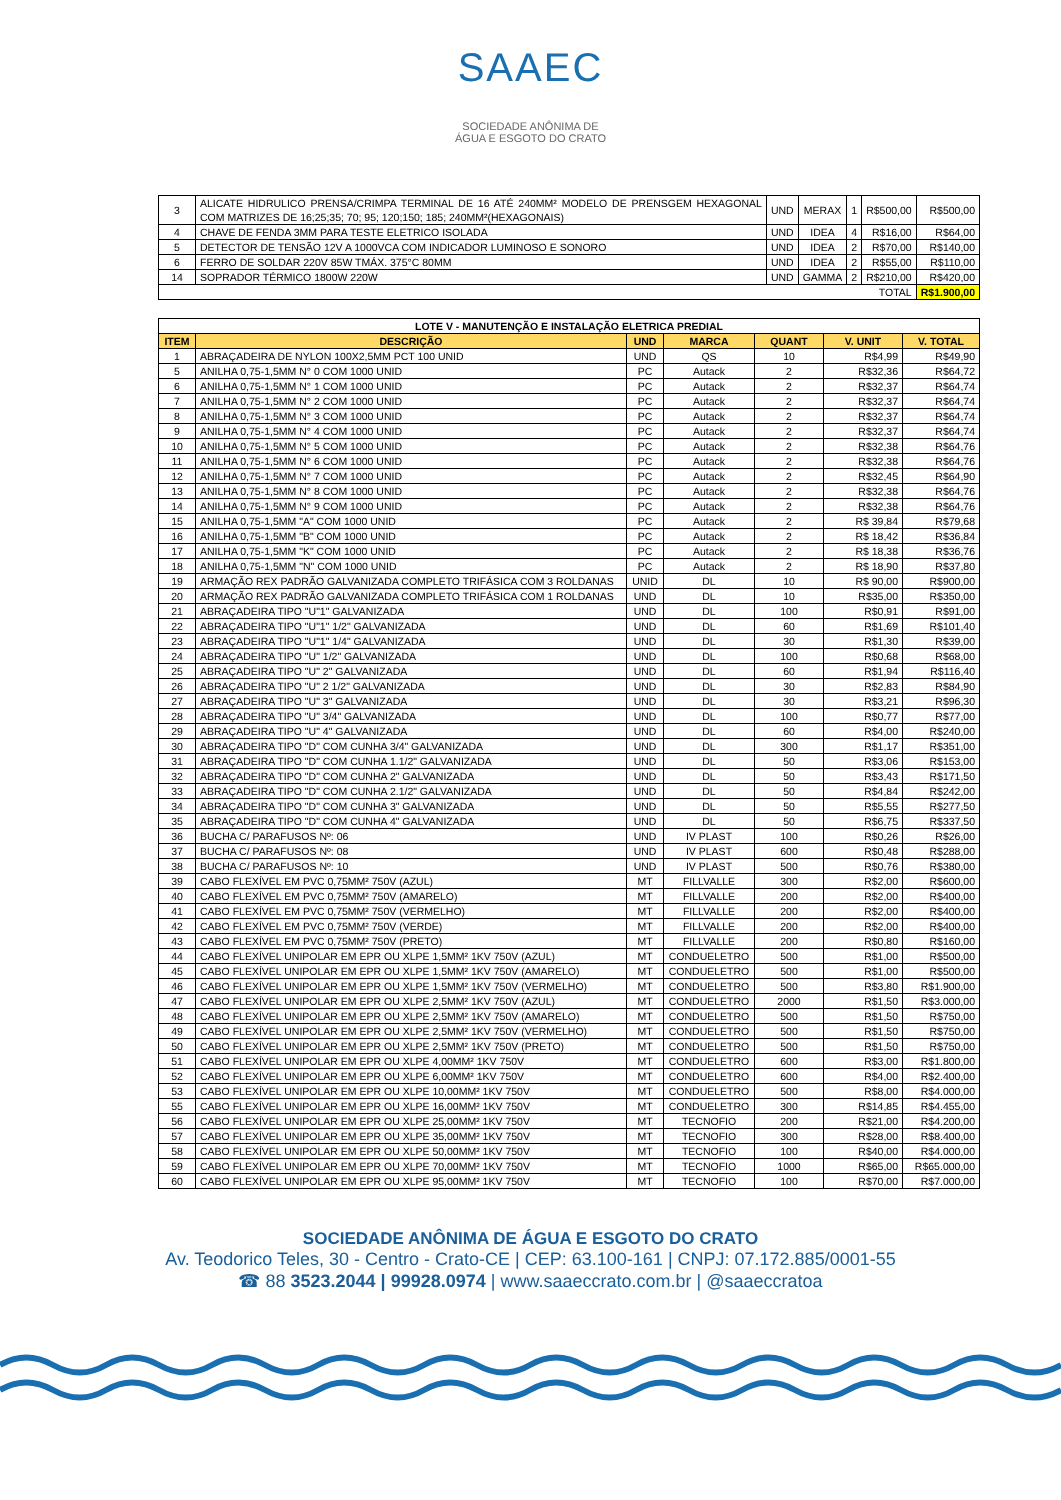SAAEC
SOCIEDADE ANÔNIMA DE
ÁGUA E ESGOTO DO CRATO
| 3 | ALICATE HIDRULICO PRENSA/CRIMPA TERMINAL DE 16 ATÉ 240MM² MODELO DE PRENSGEM HEXAGONAL COM MATRIZES DE 16;25;35; 70; 95; 120;150; 185; 240MM²(HEXAGONAIS) | UND | MERAX | 1 | R$500,00 | R$500,00 |
| 4 | CHAVE DE FENDA 3MM PARA TESTE ELETRICO ISOLADA | UND | IDEA | 4 | R$16,00 | R$64,00 |
| 5 | DETECTOR DE TENSÃO 12V A 1000VCA COM INDICADOR LUMINOSO E SONORO | UND | IDEA | 2 | R$70,00 | R$140,00 |
| 6 | FERRO DE SOLDAR 220V 85W TMÁX. 375°C 80MM | UND | IDEA | 2 | R$55,00 | R$110,00 |
| 14 | SOPRADOR TÉRMICO 1800W 220W | UND | GAMMA | 2 | R$210,00 | R$420,00 |
| TOTAL | | | | | | R$1.900,00 |
| LOTE V - MANUTENÇÃO E INSTALAÇÃO ELETRICA PREDIAL | | | | | | |
| ITEM | DESCRIÇÃO | UND | MARCA | QUANT | V. UNIT | V. TOTAL |
| 1 | ABRAÇADEIRA DE NYLON 100X2,5MM PCT 100 UNID | UND | QS | 10 | R$4,99 | R$49,90 |
| 5 | ANILHA 0,75-1,5MM N° 0 COM 1000 UNID | PC | Autack | 2 | R$32,36 | R$64,72 |
| 6 | ANILHA 0,75-1,5MM N° 1 COM 1000 UNID | PC | Autack | 2 | R$32,37 | R$64,74 |
| 7 | ANILHA 0,75-1,5MM N° 2 COM 1000 UNID | PC | Autack | 2 | R$32,37 | R$64,74 |
| 8 | ANILHA 0,75-1,5MM N° 3 COM 1000 UNID | PC | Autack | 2 | R$32,37 | R$64,74 |
| 9 | ANILHA 0,75-1,5MM N° 4 COM 1000 UNID | PC | Autack | 2 | R$32,37 | R$64,74 |
| 10 | ANILHA 0,75-1,5MM N° 5 COM 1000 UNID | PC | Autack | 2 | R$32,38 | R$64,76 |
| 11 | ANILHA 0,75-1,5MM N° 6 COM 1000 UNID | PC | Autack | 2 | R$32,38 | R$64,76 |
| 12 | ANILHA 0,75-1,5MM N° 7 COM 1000 UNID | PC | Autack | 2 | R$32,45 | R$64,90 |
| 13 | ANILHA 0,75-1,5MM N° 8 COM 1000 UNID | PC | Autack | 2 | R$32,38 | R$64,76 |
| 14 | ANILHA 0,75-1,5MM N° 9 COM 1000 UNID | PC | Autack | 2 | R$32,38 | R$64,76 |
| 15 | ANILHA 0,75-1,5MM "A" COM 1000 UNID | PC | Autack | 2 | R$ 39,84 | R$79,68 |
| 16 | ANILHA 0,75-1,5MM "B" COM 1000 UNID | PC | Autack | 2 | R$ 18,42 | R$36,84 |
| 17 | ANILHA 0,75-1,5MM "K" COM 1000 UNID | PC | Autack | 2 | R$ 18,38 | R$36,76 |
| 18 | ANILHA 0,75-1,5MM "N" COM 1000 UNID | PC | Autack | 2 | R$ 18,90 | R$37,80 |
| 19 | ARMAÇÃO REX PADRÃO GALVANIZADA COMPLETO TRIFÁSICA COM 3 ROLDANAS | UNID | DL | 10 | R$ 90,00 | R$900,00 |
| 20 | ARMAÇÃO REX PADRÃO GALVANIZADA COMPLETO TRIFÁSICA COM 1 ROLDANAS | UND | DL | 10 | R$35,00 | R$350,00 |
| 21 | ABRAÇADEIRA TIPO "U"1" GALVANIZADA | UND | DL | 100 | R$0,91 | R$91,00 |
| 22 | ABRAÇADEIRA TIPO "U"1" 1/2" GALVANIZADA | UND | DL | 60 | R$1,69 | R$101,40 |
| 23 | ABRAÇADEIRA TIPO "U"1" 1/4" GALVANIZADA | UND | DL | 30 | R$1,30 | R$39,00 |
| 24 | ABRAÇADEIRA TIPO "U" 1/2" GALVANIZADA | UND | DL | 100 | R$0,68 | R$68,00 |
| 25 | ABRAÇADEIRA TIPO "U" 2" GALVANIZADA | UND | DL | 60 | R$1,94 | R$116,40 |
| 26 | ABRAÇADEIRA TIPO "U" 2 1/2" GALVANIZADA | UND | DL | 30 | R$2,83 | R$84,90 |
| 27 | ABRAÇADEIRA TIPO "U" 3" GALVANIZADA | UND | DL | 30 | R$3,21 | R$96,30 |
| 28 | ABRAÇADEIRA TIPO "U" 3/4" GALVANIZADA | UND | DL | 100 | R$0,77 | R$77,00 |
| 29 | ABRAÇADEIRA TIPO "U" 4" GALVANIZADA | UND | DL | 60 | R$4,00 | R$240,00 |
| 30 | ABRAÇADEIRA TIPO "D" COM CUNHA 3/4" GALVANIZADA | UND | DL | 300 | R$1,17 | R$351,00 |
| 31 | ABRAÇADEIRA TIPO "D" COM CUNHA 1.1/2" GALVANIZADA | UND | DL | 50 | R$3,06 | R$153,00 |
| 32 | ABRAÇADEIRA TIPO "D" COM CUNHA 2" GALVANIZADA | UND | DL | 50 | R$3,43 | R$171,50 |
| 33 | ABRAÇADEIRA TIPO "D" COM CUNHA 2.1/2" GALVANIZADA | UND | DL | 50 | R$4,84 | R$242,00 |
| 34 | ABRAÇADEIRA TIPO "D" COM CUNHA 3" GALVANIZADA | UND | DL | 50 | R$5,55 | R$277,50 |
| 35 | ABRAÇADEIRA TIPO "D" COM CUNHA 4" GALVANIZADA | UND | DL | 50 | R$6,75 | R$337,50 |
| 36 | BUCHA C/ PARAFUSOS Nº: 06 | UND | IV PLAST | 100 | R$0,26 | R$26,00 |
| 37 | BUCHA C/ PARAFUSOS Nº: 08 | UND | IV PLAST | 600 | R$0,48 | R$288,00 |
| 38 | BUCHA C/ PARAFUSOS Nº: 10 | UND | IV PLAST | 500 | R$0,76 | R$380,00 |
| 39 | CABO FLEXÍVEL EM PVC 0,75MM² 750V (AZUL) | MT | FILLVALLE | 300 | R$2,00 | R$600,00 |
| 40 | CABO FLEXÍVEL EM PVC 0,75MM² 750V (AMARELO) | MT | FILLVALLE | 200 | R$2,00 | R$400,00 |
| 41 | CABO FLEXÍVEL EM PVC 0,75MM² 750V (VERMELHO) | MT | FILLVALLE | 200 | R$2,00 | R$400,00 |
| 42 | CABO FLEXÍVEL EM PVC 0,75MM² 750V (VERDE) | MT | FILLVALLE | 200 | R$2,00 | R$400,00 |
| 43 | CABO FLEXÍVEL EM PVC 0,75MM² 750V (PRETO) | MT | FILLVALLE | 200 | R$0,80 | R$160,00 |
| 44 | CABO FLEXÍVEL UNIPOLAR EM EPR OU XLPE 1,5MM² 1KV 750V (AZUL) | MT | CONDUELETRO | 500 | R$1,00 | R$500,00 |
| 45 | CABO FLEXÍVEL UNIPOLAR EM EPR OU XLPE 1,5MM² 1KV 750V (AMARELO) | MT | CONDUELETRO | 500 | R$1,00 | R$500,00 |
| 46 | CABO FLEXÍVEL UNIPOLAR EM EPR OU XLPE 1,5MM² 1KV 750V (VERMELHO) | MT | CONDUELETRO | 500 | R$3,80 | R$1.900,00 |
| 47 | CABO FLEXÍVEL UNIPOLAR EM EPR OU XLPE 2,5MM² 1KV 750V (AZUL) | MT | CONDUELETRO | 2000 | R$1,50 | R$3.000,00 |
| 48 | CABO FLEXÍVEL UNIPOLAR EM EPR OU XLPE 2,5MM² 1KV 750V (AMARELO) | MT | CONDUELETRO | 500 | R$1,50 | R$750,00 |
| 49 | CABO FLEXÍVEL UNIPOLAR EM EPR OU XLPE 2,5MM² 1KV 750V (VERMELHO) | MT | CONDUELETRO | 500 | R$1,50 | R$750,00 |
| 50 | CABO FLEXÍVEL UNIPOLAR EM EPR OU XLPE 2,5MM² 1KV 750V (PRETO) | MT | CONDUELETRO | 500 | R$1,50 | R$750,00 |
| 51 | CABO FLEXÍVEL UNIPOLAR EM EPR OU XLPE 4,00MM² 1KV 750V | MT | CONDUELETRO | 600 | R$3,00 | R$1.800,00 |
| 52 | CABO FLEXÍVEL UNIPOLAR EM EPR OU XLPE 6,00MM² 1KV 750V | MT | CONDUELETRO | 600 | R$4,00 | R$2.400,00 |
| 53 | CABO FLEXÍVEL UNIPOLAR EM EPR OU XLPE 10,00MM² 1KV 750V | MT | CONDUELETRO | 500 | R$8,00 | R$4.000,00 |
| 55 | CABO FLEXÍVEL UNIPOLAR EM EPR OU XLPE 16,00MM² 1KV 750V | MT | CONDUELETRO | 300 | R$14,85 | R$4.455,00 |
| 56 | CABO FLEXÍVEL UNIPOLAR EM EPR OU XLPE 25,00MM² 1KV 750V | MT | TECNOFIO | 200 | R$21,00 | R$4.200,00 |
| 57 | CABO FLEXÍVEL UNIPOLAR EM EPR OU XLPE 35,00MM² 1KV 750V | MT | TECNOFIO | 300 | R$28,00 | R$8.400,00 |
| 58 | CABO FLEXÍVEL UNIPOLAR EM EPR OU XLPE 50,00MM² 1KV 750V | MT | TECNOFIO | 100 | R$40,00 | R$4.000,00 |
| 59 | CABO FLEXÍVEL UNIPOLAR EM EPR OU XLPE 70,00MM² 1KV 750V | MT | TECNOFIO | 1000 | R$65,00 | R$65.000,00 |
| 60 | CABO FLEXÍVEL UNIPOLAR EM EPR OU XLPE 95,00MM² 1KV 750V | MT | TECNOFIO | 100 | R$70,00 | R$7.000,00 |
SOCIEDADE ANÔNIMA DE ÁGUA E ESGOTO DO CRATO
Av. Teodorico Teles, 30 - Centro - Crato-CE | CEP: 63.100-161 | CNPJ: 07.172.885/0001-55
☎ 88 3523.2044 | 99928.0974 | www.saaeccrato.com.br | @saaeccratoa